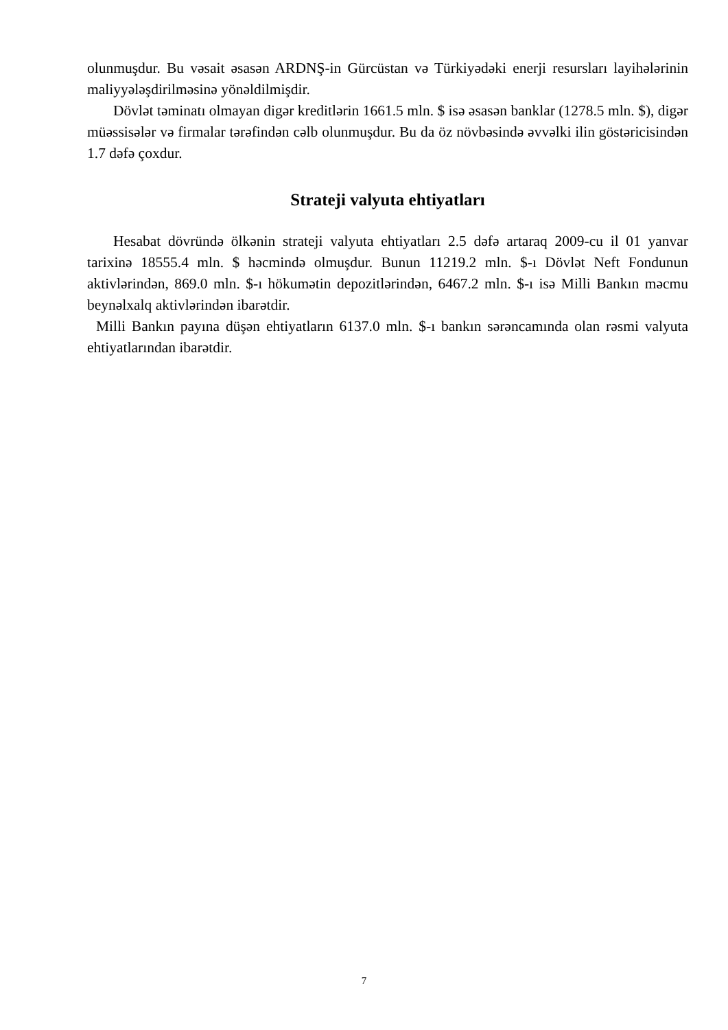olunmuşdur. Bu vəsait əsasən ARDNŞ-in Gürcüstan və Türkiyədəki enerji resursları layihələrinin maliyyələşdirilməsinə yönəldilmişdir.
Dövlət təminatı olmayan digər kreditlərin 1661.5 mln. $ isə əsasən banklar (1278.5 mln. $), digər müəssisələr və firmalar tərəfindən cəlb olunmuşdur. Bu da öz növbəsində əvvəlki ilin göstəricisindən 1.7 dəfə çoxdur.
Strateji valyuta ehtiyatları
Hesabat dövründə ölkənin strateji valyuta ehtiyatları 2.5 dəfə artaraq 2009-cu il 01 yanvar tarixinə 18555.4 mln. $ həcmində olmuşdur. Bunun 11219.2 mln. $-ı Dövlət Neft Fondunun aktivlərindən, 869.0 mln. $-ı hökumətin depozitlərindən, 6467.2 mln. $-ı isə Milli Bankın məcmu beynəlxalq aktivlərindən ibarətdir.
Milli Bankın payına düşən ehtiyatların 6137.0 mln. $-ı bankın sərəncamında olan rəsmi valyuta ehtiyatlarından ibarətdir.
7